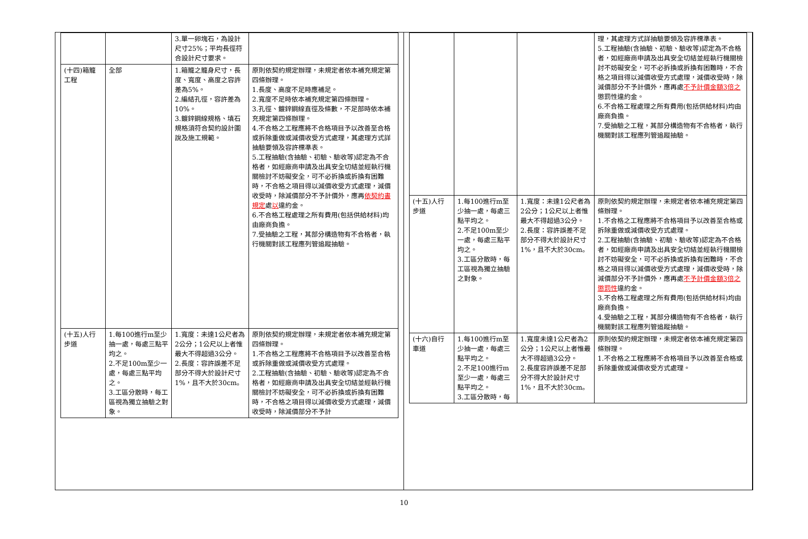| | | 3.單一卵塊石，為設計尺寸25%；平均長徑符合設計尺寸要求。 | |
| (十四)箱籠工程 | 全部 | 1.箱籠之籠身尺寸，長度、寬度、高度之容許差為5%。 2.編結孔徑，容許差為10%。 3.鍍鋅鋼線規格、填石規格須符合契約設計圖說及施工規範。 | 原則依契約規定辦理，未規定者依本補充規定第四條辦理。 1.長度、高度不足時應補足。 2.寬度不足時依本補充規定第四條辦理。 3.孔徑、鍍鋅鋼線直徑及條數，不足部時依本補充規定第四條辦理。 4.不合格之工程應將不合格項目予以改善至合格或拆除重做或減價收受方式處理，其處理方式詳抽驗要領及容許標準表。 5.工程抽驗(含抽驗、初驗、驗收等)認定為不合格者，如經廠商申請及出具安全切結並經執行機關檢討不妨礙安全，可不必拆換或拆換有困難時，不合格之項目得以減價收受方式處理，減價收受時，除減價部分不予計價外，應再 依契約書規定 處 以 違約金。 6.不合格工程處理之所有費用(包括供給材料)均由廠商負擔。 7.受抽驗之工程，其部分構造物有不合格者，執行機關對該工程應列管追蹤抽驗。 |
| (十五)人行步道 | 1.每100進行m至少抽一處，每處三點平均之。 2.不足100m至少一處，每處三點平均之。 3.工區分散時，每工區視為獨立抽驗之對象。 | 1.寬度：未達1公尺者為2公分；1公尺以上者惟最大不得超過3公分。 2.長度：容許誤差不足部分不得大於設計尺寸1%，且不大於30cm。 | 原則依契約規定辦理，未規定者依本補充規定第四條辦理。 1.不合格之工程應將不合格項目予以改善至合格或拆除重做或減價收受方式處理。 2.工程抽驗(含抽驗、初驗、驗收等)認定為不合格者，如經廠商申請及出具安全切結並經執行機關檢討不妨礙安全，可不必拆換或拆換有困難時，不合格之項目得以減價收受方式處理，減價收受時，除減價部分不予計 |
| | | | 理，其處理方式詳抽驗要領及容許標準表。 5.工程抽驗(含抽驗、初驗、驗收等)認定為不合格者，如經廠商申請及出具安全切結並經執行機關檢討不妨礙安全，可不必拆換或拆換有困難時，不合格之項目得以減價收受方式處理，減價收受時，除減價部分不予計價外，應再處 不予計價金額3倍之 懲罰性違約金。 6.不合格工程處理之所有費用(包括供給材料)均由廠商負擔。 7.受抽驗之工程，其部分構造物有不合格者，執行機關對該工程應列管追蹤抽驗。 |
| (十五)人行步道 | 1.每100進行m至少抽一處，每處三點平均之。 2.不足100m至少一處，每處三點平均之。 3.工區分散時，每工區視為獨立抽驗之對象。 | 1.寬度：未達1公尺者為2公分；1公尺以上者惟最大不得超過3公分。 2.長度：容許誤差不足部分不得大於設計尺寸1%，且不大於30cm。 | 原則依契約規定辦理，未規定者依本補充規定第四條辦理。 1.不合格之工程應將不合格項目予以改善至合格或拆除重做或減價收受方式處理。 2.工程抽驗(含抽驗、初驗、驗收等)認定為不合格者，如經廠商申請及出具安全切結並經執行機關檢討不妨礙安全，可不必拆換或拆換有困難時，不合格之項目得以減價收受方式處理，減價收受時，除減價部分不予計價外，應再處 不予計價金額3倍之懲罰性 違約金。 3.不合格工程處理之所有費用(包括供給材料)均由廠商負擔。 4.受抽驗之工程，其部分構造物有不合格者，執行機關對該工程應列管追蹤抽驗。 |
| (十六)自行車道 | 1.每100進行m至少抽一處，每處三點平均之。 2.不足100進行m至少一處，每處三點平均之。 3.工區分散時，每 | 1.寬度未達1公尺者為2公分；1公尺以上者惟最大不得超過3公分。 2.長度容許誤差不足部分不得大於設計尺寸1%，且不大於30cm。 | 原則依契約規定辦理，未規定者依本補充規定第四條辦理。 1.不合格之工程應將不合格項目予以改善至合格或拆除重做或減價收受方式處理。 |
10